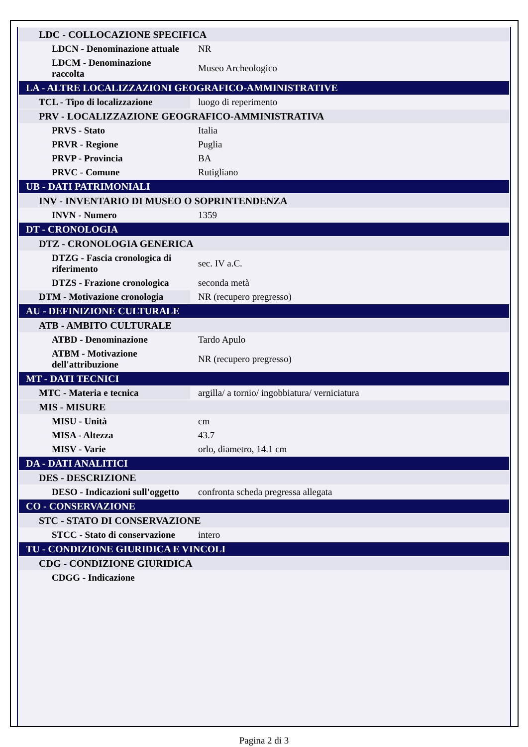| LDC - COLLOCAZIONE SPECIFICA | |
| LDCN - Denominazione attuale | NR |
| LDCM - Denominazione raccolta | Museo Archeologico |
| LA - ALTRE LOCALIZZAZIONI GEOGRAFICO-AMMINISTRATIVE | |
| TCL - Tipo di localizzazione | luogo di reperimento |
| PRV - LOCALIZZAZIONE GEOGRAFICO-AMMINISTRATIVA | |
| PRVS - Stato | Italia |
| PRVR - Regione | Puglia |
| PRVP - Provincia | BA |
| PRVC - Comune | Rutigliano |
| UB - DATI PATRIMONIALI | |
| INV - INVENTARIO DI MUSEO O SOPRINTENDENZA | |
| INVN - Numero | 1359 |
| DT - CRONOLOGIA | |
| DTZ - CRONOLOGIA GENERICA | |
| DTZG - Fascia cronologica di riferimento | sec. IV a.C. |
| DTZS - Frazione cronologica | seconda metà |
| DTM - Motivazione cronologia | NR (recupero pregresso) |
| AU - DEFINIZIONE CULTURALE | |
| ATB - AMBITO CULTURALE | |
| ATBD - Denominazione | Tardo Apulo |
| ATBM - Motivazione dell'attribuzione | NR (recupero pregresso) |
| MT - DATI TECNICI | |
| MTC - Materia e tecnica | argilla/ a tornio/ ingobbiatura/ verniciatura |
| MIS - MISURE | |
| MISU - Unità | cm |
| MISA - Altezza | 43.7 |
| MISV - Varie | orlo, diametro, 14.1 cm |
| DA - DATI ANALITICI | |
| DES - DESCRIZIONE | |
| DESO - Indicazioni sull'oggetto | confronta scheda pregressa allegata |
| CO - CONSERVAZIONE | |
| STC - STATO DI CONSERVAZIONE | |
| STCC - Stato di conservazione | intero |
| TU - CONDIZIONE GIURIDICA E VINCOLI | |
| CDG - CONDIZIONE GIURIDICA | |
| CDGG - Indicazione | |
Pagina 2 di 3